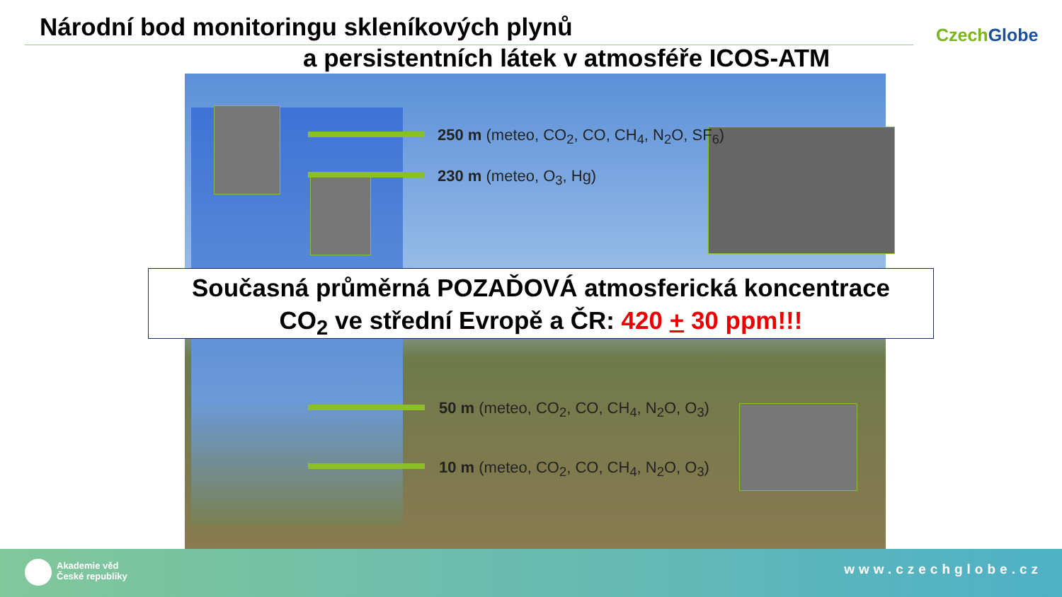Národní bod monitoringu skleníkových plynů
a persistentních látek v atmosféře ICOS-ATM
CzechGlobe
250 m (meteo, CO<sub>2</sub>, CO, CH<sub>4</sub>, N<sub>2</sub>O, SF<sub>6</sub>)
230 m (meteo, O<sub>3</sub>, Hg)
50 m (meteo, CO<sub>2</sub>, CO, CH<sub>4</sub>, N<sub>2</sub>O, O<sub>3</sub>)
10 m (meteo, CO<sub>2</sub>, CO, CH<sub>4</sub>, N<sub>2</sub>O, O<sub>3</sub>)
Současná průměrná POZAĎOVÁ atmosferická koncentrace
CO<sub>2</sub> ve střední Evropě a ČR: 420 + 30 ppm!!!
Akademie věd
České republiky
www.czechglobe.cz